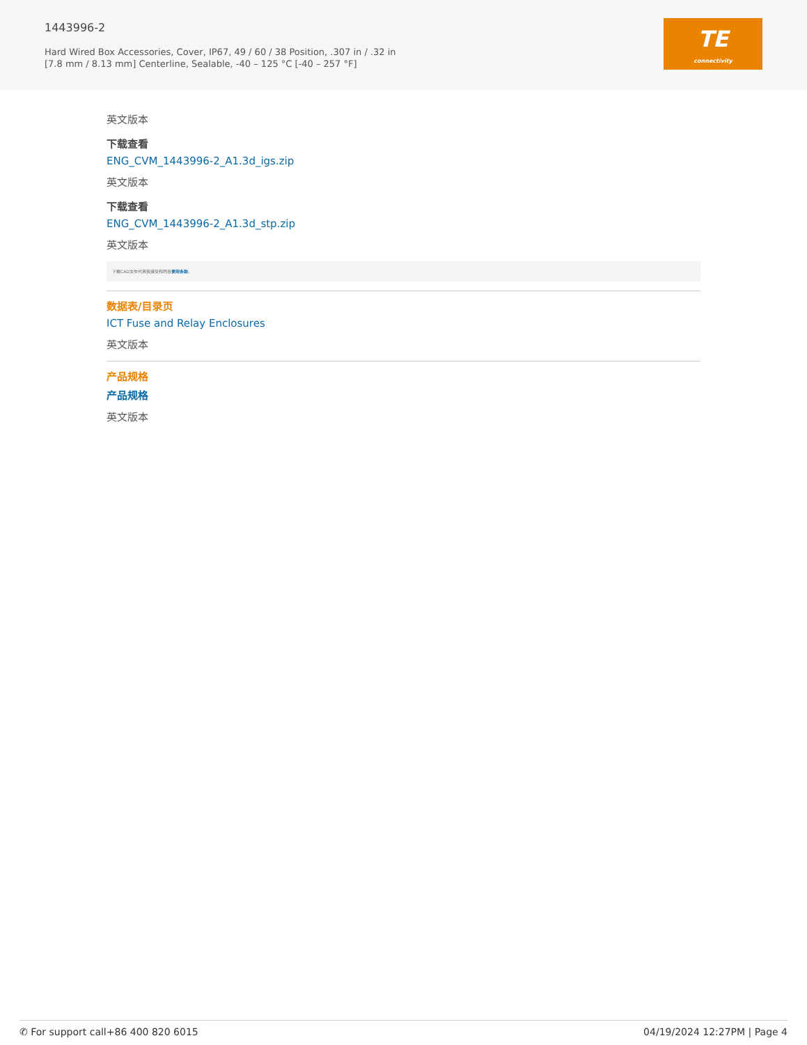1443996-2
Hard Wired Box Accessories, Cover, IP67, 49 / 60 / 38 Position, .307 in / .32 in [7.8 mm / 8.13 mm] Centerline, Sealable, -40 – 125 °C [-40 – 257 °F]
TE
connectivity
英文版本
下载查看
ENG_CVM_1443996-2_A1.3d_igs.zip
英文版本
下载查看
ENG_CVM_1443996-2_A1.3d_stp.zip
英文版本
下载CAD文件代表我接受和同意使用条款。
数据表/目录页
ICT Fuse and Relay Enclosures
英文版本
产品规格
产品规格
英文版本
✆ For support call+86 400 820 6015 04/19/2024 12:27PM | Page 4